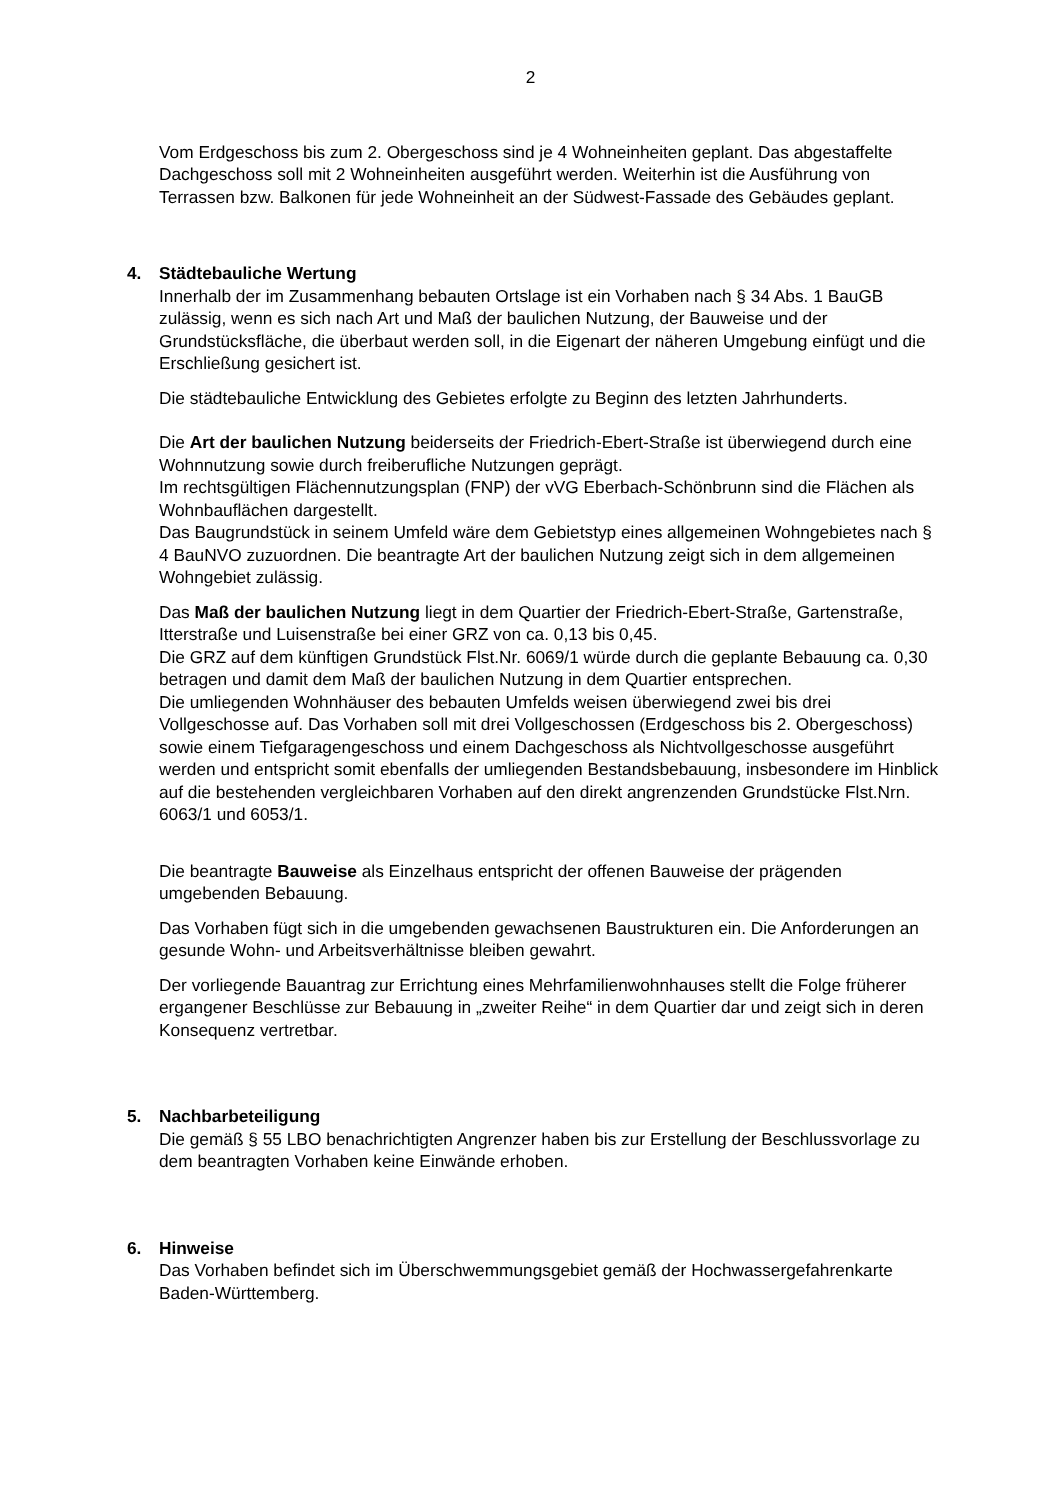2
Vom Erdgeschoss bis zum 2. Obergeschoss sind je 4 Wohneinheiten geplant. Das abgestaffelte Dachgeschoss soll mit 2 Wohneinheiten ausgeführt werden. Weiterhin ist die Ausführung von Terrassen bzw. Balkonen für jede Wohneinheit an der Südwest-Fassade des Gebäudes geplant.
4. Städtebauliche Wertung
Innerhalb der im Zusammenhang bebauten Ortslage ist ein Vorhaben nach § 34 Abs. 1 BauGB zulässig, wenn es sich nach Art und Maß der baulichen Nutzung, der Bauweise und der Grundstücksfläche, die überbaut werden soll, in die Eigenart der näheren Umgebung einfügt und die Erschließung gesichert ist.
Die städtebauliche Entwicklung des Gebietes erfolgte zu Beginn des letzten Jahrhunderts.
Die Art der baulichen Nutzung beiderseits der Friedrich-Ebert-Straße ist überwiegend durch eine Wohnnutzung sowie durch freiberufliche Nutzungen geprägt.
Im rechtsgültigen Flächennutzungsplan (FNP) der vVG Eberbach-Schönbrunn sind die Flächen als Wohnbauflächen dargestellt.
Das Baugrundstück in seinem Umfeld wäre dem Gebietstyp eines allgemeinen Wohngebietes nach § 4 BauNVO zuzuordnen. Die beantragte Art der baulichen Nutzung zeigt sich in dem allgemeinen Wohngebiet zulässig.
Das Maß der baulichen Nutzung liegt in dem Quartier der Friedrich-Ebert-Straße, Gartenstraße, Itterstraße und Luisenstraße bei einer GRZ von ca. 0,13 bis 0,45.
Die GRZ auf dem künftigen Grundstück Flst.Nr. 6069/1 würde durch die geplante Bebauung ca. 0,30 betragen und damit dem Maß der baulichen Nutzung in dem Quartier entsprechen.
Die umliegenden Wohnhäuser des bebauten Umfelds weisen überwiegend zwei bis drei Vollgeschosse auf. Das Vorhaben soll mit drei Vollgeschossen (Erdgeschoss bis 2. Obergeschoss) sowie einem Tiefgaragengeschoss und einem Dachgeschoss als Nichtvollgeschosse ausgeführt werden und entspricht somit ebenfalls der umliegenden Bestandsbebauung, insbesondere im Hinblick auf die bestehenden vergleichbaren Vorhaben auf den direkt angrenzenden Grundstücke Flst.Nrn. 6063/1 und 6053/1.
Die beantragte Bauweise als Einzelhaus entspricht der offenen Bauweise der prägenden umgebenden Bebauung.
Das Vorhaben fügt sich in die umgebenden gewachsenen Baustrukturen ein. Die Anforderungen an gesunde Wohn- und Arbeitsverhältnisse bleiben gewahrt.
Der vorliegende Bauantrag zur Errichtung eines Mehrfamilienwohnhauses stellt die Folge früherer ergangener Beschlüsse zur Bebauung in „zweiter Reihe“ in dem Quartier dar und zeigt sich in deren Konsequenz vertretbar.
5. Nachbarbeteiligung
Die gemäß § 55 LBO benachrichtigten Angrenzer haben bis zur Erstellung der Beschlussvorlage zu dem beantragten Vorhaben keine Einwände erhoben.
6. Hinweise
Das Vorhaben befindet sich im Überschwemmungsgebiet gemäß der Hochwassergefahrenkarte Baden-Württemberg.